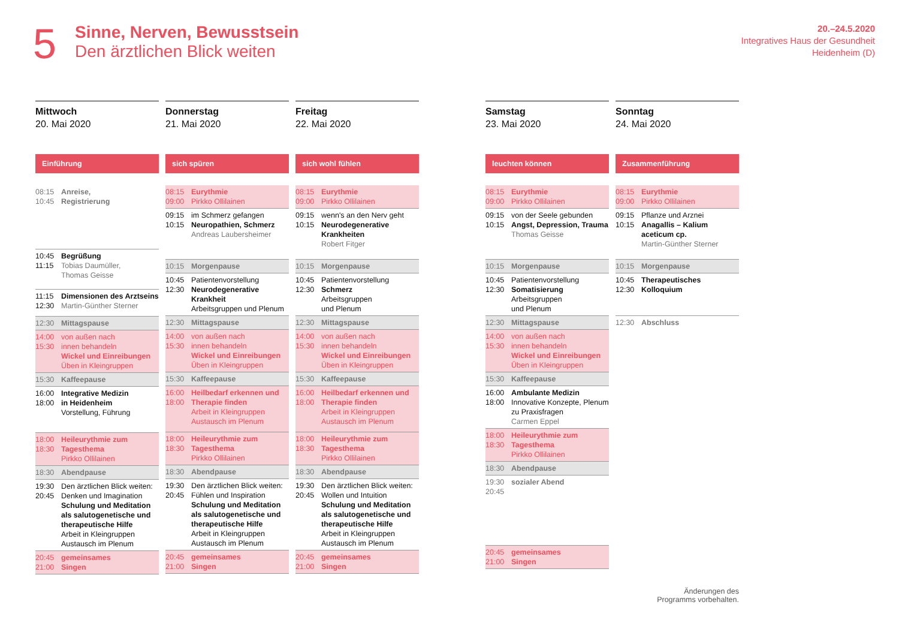5
Sinne, Nerven, Bewusstsein
Den ärztlichen Blick weiten
20.–24.5.2020
Integratives Haus der Gesundheit
Heidenheim (D)
Mittwoch
20. Mai 2020
Einführung
08:15
10:45
Anreise,
Registrierung
10:45
11:15
Begrüßung
Tobias Daumüller,
Thomas Geisse
11:15
12:30
Dimensionen des Arztseins
Martin-Günther Sterner
12:30 Mittagspause
14:00
15:30
von außen nach
innen behandeln
Wickel und Einreibungen
Üben in Kleingruppen
15:30 Kaffeepause
16:00
18:00
Integrative Medizin
in Heidenheim
Vorstellung, Führung
18:00
18:30
Heileurythmie zum
Tagesthema
Pirkko Ollilainen
18:30 Abendpause
19:30
20:45
Den ärztlichen Blick weiten: Denken und Imagination
Schulung und Meditation als salutogenetische und therapeutische Hilfe
Arbeit in Kleingruppen
Austausch im Plenum
20:45
21:00
gemeinsames
Singen
Donnerstag
21. Mai 2020
sich spüren
08:15
09:00
Eurythmie
Pirkko Ollilainen
09:15
10:15
im Schmerz gefangen
Neuropathien, Schmerz
Andreas Laubersheimer
10:15 Morgenpause
10:45
12:30
Patientenvorstellung
Neurodegenerative Krankheit
Arbeitsgruppen und Plenum
12:30 Mittagspause
14:00
15:30
von außen nach
innen behandeln
Wickel und Einreibungen
Üben in Kleingruppen
15:30 Kaffeepause
16:00
18:00
Heilbedarf erkennen und Therapie finden
Arbeit in Kleingruppen
Austausch im Plenum
18:00
18:30
Heileurythmie zum
Tagesthema
Pirkko Ollilainen
18:30 Abendpause
19:30
20:45
Den ärztlichen Blick weiten: Fühlen und Inspiration
Schulung und Meditation als salutogenetische und therapeutische Hilfe
Arbeit in Kleingruppen
Austausch im Plenum
20:45
21:00
gemeinsames
Singen
Freitag
22. Mai 2020
sich wohl fühlen
08:15
09:00
Eurythmie
Pirkko Ollilainen
09:15
10:15
wenn's an den Nerv geht
Neurodegenerative Krankheiten
Robert Fitger
10:15 Morgenpause
10:45
12:30
Patientenvorstellung
Schmerz
Arbeitsgruppen
und Plenum
12:30 Mittagspause
14:00
15:30
von außen nach
innen behandeln
Wickel und Einreibungen
Üben in Kleingruppen
15:30 Kaffeepause
16:00
18:00
Heilbedarf erkennen und Therapie finden
Arbeit in Kleingruppen
Austausch im Plenum
18:00
18:30
Heileurythmie zum
Tagesthema
Pirkko Ollilainen
18:30 Abendpause
19:30
20:45
Den ärztlichen Blick weiten: Wollen und Intuition
Schulung und Meditation als salutogenetische und therapeutische Hilfe
Arbeit in Kleingruppen
Austausch im Plenum
20:45
21:00
gemeinsames
Singen
Samstag
23. Mai 2020
leuchten können
08:15
09:00
Eurythmie
Pirkko Ollilainen
09:15
10:15
von der Seele gebunden
Angst, Depression, Trauma
Thomas Geisse
10:15 Morgenpause
10:45
12:30
Patientenvorstellung
Somatisierung
Arbeitsgruppen
und Plenum
12:30 Mittagspause
14:00
15:30
von außen nach
innen behandeln
Wickel und Einreibungen
Üben in Kleingruppen
15:30 Kaffeepause
16:00
18:00
Ambulante Medizin
Innovative Konzepte, Plenum zu Praxisfragen
Carmen Eppel
18:00
18:30
Heileurythmie zum
Tagesthema
Pirkko Ollilainen
18:30 Abendpause
19:30
20:45
sozialer Abend
20:45
21:00
gemeinsames
Singen
Sonntag
24. Mai 2020
Zusammenführung
08:15
09:00
Eurythmie
Pirkko Ollilainen
09:15
10:15
Pflanze und Arznei
Anagallis – Kalium aceticum cp.
Martin-Günther Sterner
10:15 Morgenpause
10:45
12:30
Therapeutisches
Kolloquium
12:30 Abschluss
Änderungen des
Programms vorbehalten.